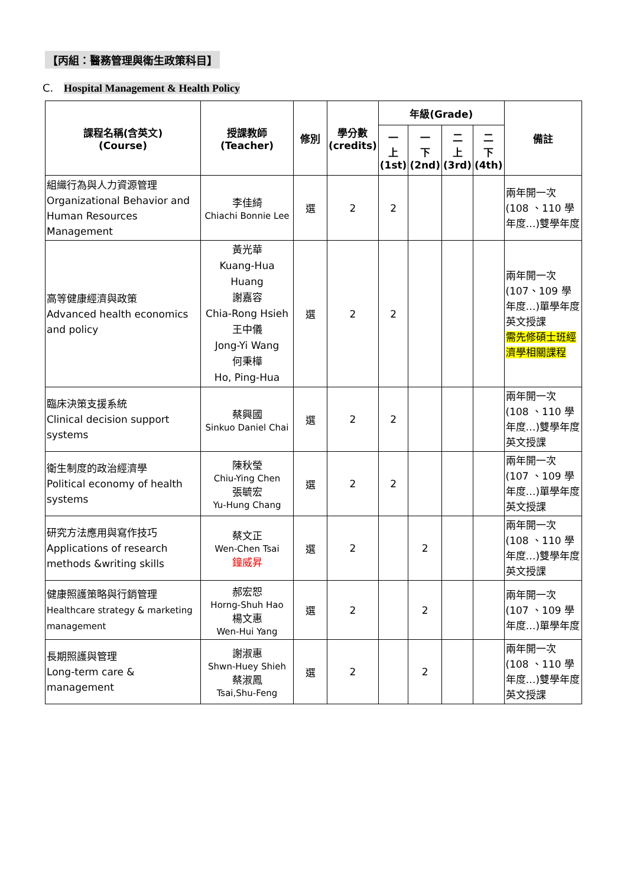【丙組：醫務管理與衛生政策科目】
C. Hospital Management & Health Policy
| 課程名稱(含英文) (Course) | 授課教師 (Teacher) | 修別 | 學分數 (credits) | 年級(Grade) | | | | 備註 |
| --- | --- | --- | --- | --- | --- | --- | --- | --- |
| | | | | 一 上 (1st) | 一 下 (2nd) | 二 上 (3rd) | 二 下 (4th) | |
| 組織行為與人力資源管理 Organizational Behavior and Human Resources Management | 李佳綺 Chiachi Bonnie Lee | 選 | 2 | 2 | | | | 兩年開一次 (108 、110 學年度…)雙學年度 |
| 高等健康經濟與政策 Advanced health economics and policy | 黃光華 Kuang-Hua Huang 謝嘉容 Chia-Rong Hsieh 王中儀 Jong-Yi Wang 何秉樺 Ho, Ping-Hua | 選 | 2 | 2 | | | | 兩年開一次 (107、109 學年度…)單學年度 英文授課 需先修碩士班經濟學相關課程 |
| 臨床決策支援系統 Clinical decision support systems | 蔡興國 Sinkuo Daniel Chai | 選 | 2 | 2 | | | | 兩年開一次 (108 、110 學年度…)雙學年度 英文授課 |
| 衛生制度的政治經濟學 Political economy of health systems | 陳秋瑩 Chiu-Ying Chen 張毓宏 Yu-Hung Chang | 選 | 2 | 2 | | | | 兩年開一次 (107 、109 學年度…)單學年度 英文授課 |
| 研究方法應用與寫作技巧 Applications of research methods &writing skills | 蔡文正 Wen-Chen Tsai 鐘威昇 | 選 | 2 | | 2 | | | 兩年開一次 (108 、110 學年度…)雙學年度 英文授課 |
| 健康照護策略與行銷管理 Healthcare strategy & marketing management | 郝宏恕 Horng-Shuh Hao 楊文惠 Wen-Hui Yang | 選 | 2 | | 2 | | | 兩年開一次 (107 、109 學年度…)單學年度 |
| 長期照護與管理 Long-term care & management | 謝淑惠 Shwn-Huey Shieh 蔡淑鳳 Tsai,Shu-Feng | 選 | 2 | | 2 | | | 兩年開一次 (108 、110 學年度…)雙學年度 英文授課 |